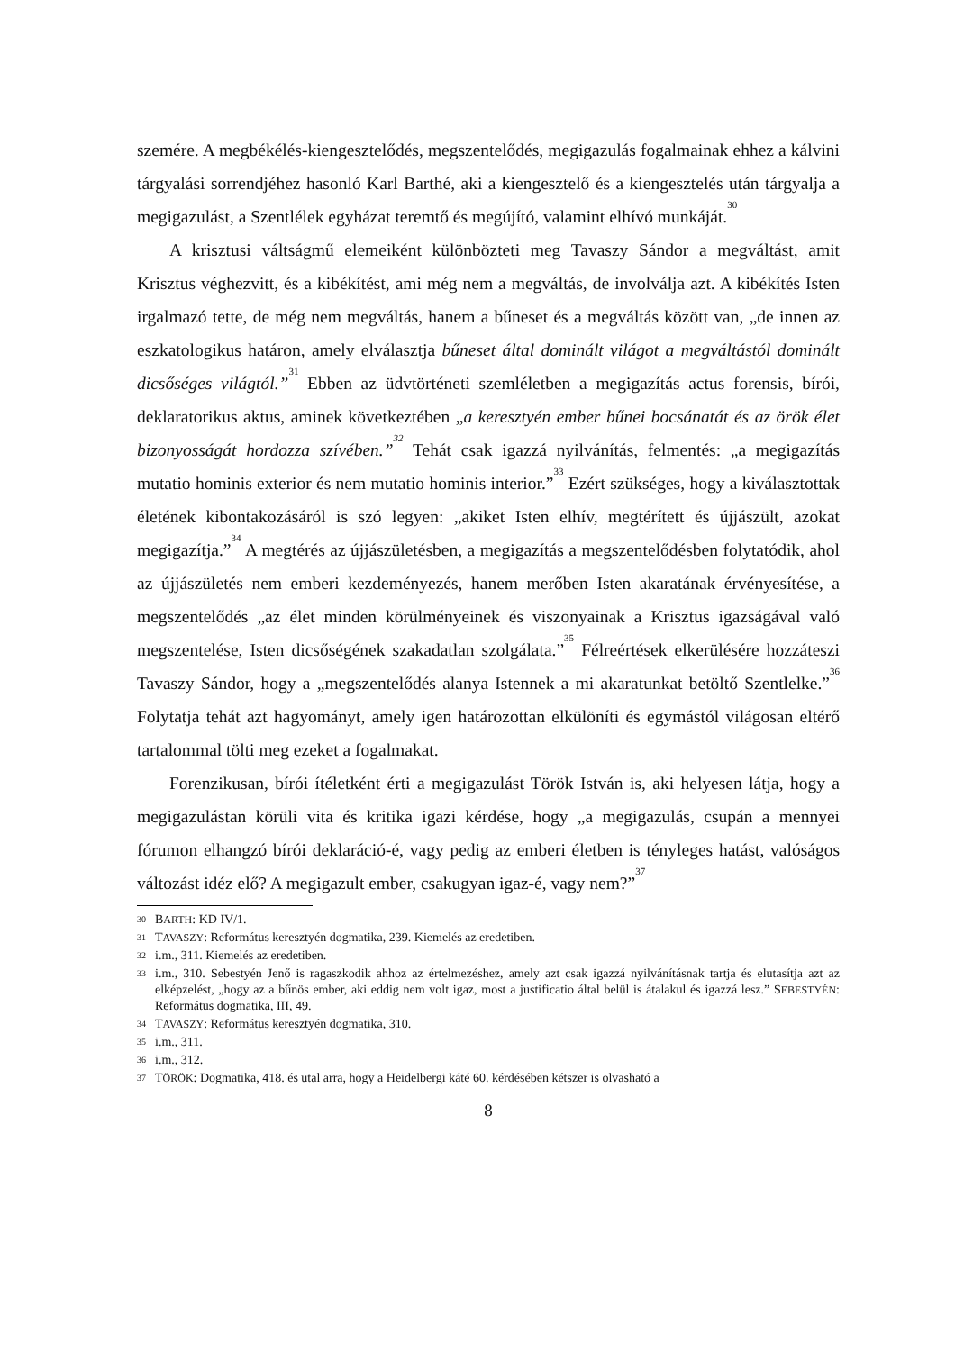szemére. A megbékélés-kiengesztelődés, megszentelődés, megigazulás fogalmainak ehhez a kálvini tárgyalási sorrendjéhez hasonló Karl Barthé, aki a kiengesztelő és a kiengesztelés után tárgyalja a megigazulást, a Szentlélek egyházat teremtő és megújító, valamint elhívó munkáját.<sup>30</sup>
A krisztusi váltságmű elemeiként különbözteti meg Tavaszy Sándor a megváltást, amit Krisztus véghezvitt, és a kibékítést, ami még nem a megváltás, de involválja azt. A kibékítés Isten irgalmazó tette, de még nem megváltás, hanem a bűneset és a megváltás között van, „de innen az eszkatologikus határon, amely elválasztja bűneset által dominált világot a megváltástól dominált dicsőséges világtól.”<sup>31</sup> Ebben az üdvtörténeti szemléletben a megigazítás actus forensis, bírói, deklaratorikus aktus, aminek következtében „a keresztyén ember bűnei bocsánatát és az örök élet bizonyosságát hordozza szívében.”<sup>32</sup> Tehát csak igazzá nyilvánítás, felmentés: „a megigazítás mutatio hominis exterior és nem mutatio hominis interior.”<sup>33</sup> Ezért szükséges, hogy a kiválasztottak életének kibontakozásáról is szó legyen: „akiket Isten elhív, megtérített és újjászült, azokat megigazítja.”<sup>34</sup> A megtérés az újjászületésben, a megigazítás a megszentelődésben folytatódik, ahol az újjászületés nem emberi kezdeményezés, hanem merőben Isten akaratának érvényesítése, a megszentelődés „az élet minden körülményeinek és viszonyainak a Krisztus igazságával való megszentelése, Isten dicsőségének szakadatlan szolgálata.”<sup>35</sup> Félreértések elkerülésére hozzáteszi Tavaszy Sándor, hogy a „megszentelődés alanya Istennek a mi akaratunkat betöltő Szentlelke.”<sup>36</sup> Folytatja tehát azt hagyományt, amely igen határozottan elkülöníti és egymástól világosan eltérő tartalommal tölti meg ezeket a fogalmakat.
Forenzikusan, bírói ítéletként érti a megigazulást Török István is, aki helyesen látja, hogy a megigazulástan körüli vita és kritika igazi kérdése, hogy „a megigazulás, csupán a mennyei fórumon elhangzó bírói deklaráció-é, vagy pedig az emberi életben is tényleges hatást, valóságos változást idéz elő? A megigazult ember, csakugyan igaz-é, vagy nem?”<sup>37</sup>
30 BARTH: KD IV/1.
31 TAVASZY: Református keresztyén dogmatika, 239. Kiemelés az eredetiben.
32 i.m., 311. Kiemelés az eredetiben.
33 i.m., 310. Sebestyén Jenő is ragaszkodik ahhoz az értelmezéshez, amely azt csak igazzá nyilvánításnak tartja és elutasítja azt az elképzelést, „hogy az a bűnös ember, aki eddig nem volt igaz, most a justificatio által belül is átalakul és igazzá lesz.” SEBESTYÉN: Református dogmatika, III, 49.
34 TAVASZY: Református keresztyén dogmatika, 310.
35 i.m., 311.
36 i.m., 312.
37 TÖRÖK: Dogmatika, 418. és utal arra, hogy a Heidelbergi káté 60. kérdésében kétszer is olvasható a
8